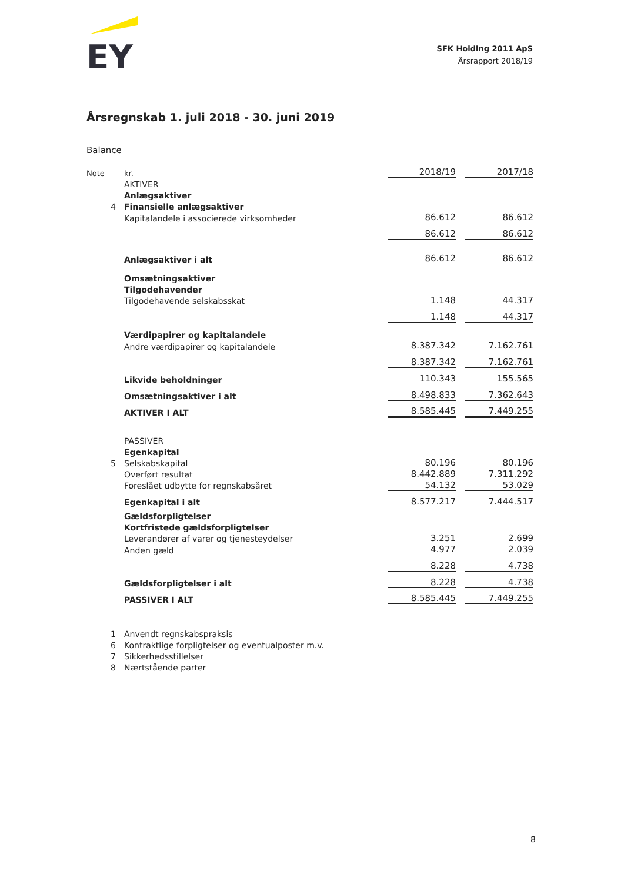EY
SFK Holding 2011 ApS
Årsrapport 2018/19
Årsregnskab 1. juli 2018 - 30. juni 2019
Balance
| Note | kr. | 2018/19 | | 2017/18 |
| | AKTIVER | | | |
| | Anlægsaktiver | | | |
| 4 | Finansielle anlægsaktiver | | | |
| | Kapitalandele i associerede virksomheder | 86.612 | | 86.612 |
| | | 86.612 | | 86.612 |
| | Anlægsaktiver i alt | 86.612 | | 86.612 |
| | Omsætningsaktiver | | | |
| | Tilgodehavender | | | |
| | Tilgodehavende selskabsskat | 1.148 | | 44.317 |
| | | 1.148 | | 44.317 |
| | Værdipapirer og kapitalandele | | | |
| | Andre værdipapirer og kapitalandele | 8.387.342 | | 7.162.761 |
| | | 8.387.342 | | 7.162.761 |
| | Likvide beholdninger | 110.343 | | 155.565 |
| | Omsætningsaktiver i alt | 8.498.833 | | 7.362.643 |
| | AKTIVER I ALT | 8.585.445 | | 7.449.255 |
| | PASSIVER | | | |
| | Egenkapital | | | |
| 5 | Selskabskapital | 80.196 | | 80.196 |
| | Overført resultat | 8.442.889 | | 7.311.292 |
| | Foreslået udbytte for regnskabsåret | 54.132 | | 53.029 |
| | Egenkapital i alt | 8.577.217 | | 7.444.517 |
| | Gældsforpligtelser | | | |
| | Kortfristede gældsforpligtelser | | | |
| | Leverandører af varer og tjenesteydelser | 3.251 | | 2.699 |
| | Anden gæld | 4.977 | | 2.039 |
| | | 8.228 | | 4.738 |
| | Gældsforpligtelser i alt | 8.228 | | 4.738 |
| | PASSIVER I ALT | 8.585.445 | | 7.449.255 |
| 1 | Anvendt regnskabspraksis |
| 6 | Kontraktlige forpligtelser og eventualposter m.v. |
| 7 | Sikkerhedsstillelser |
| 8 | Nærtstående parter |
8